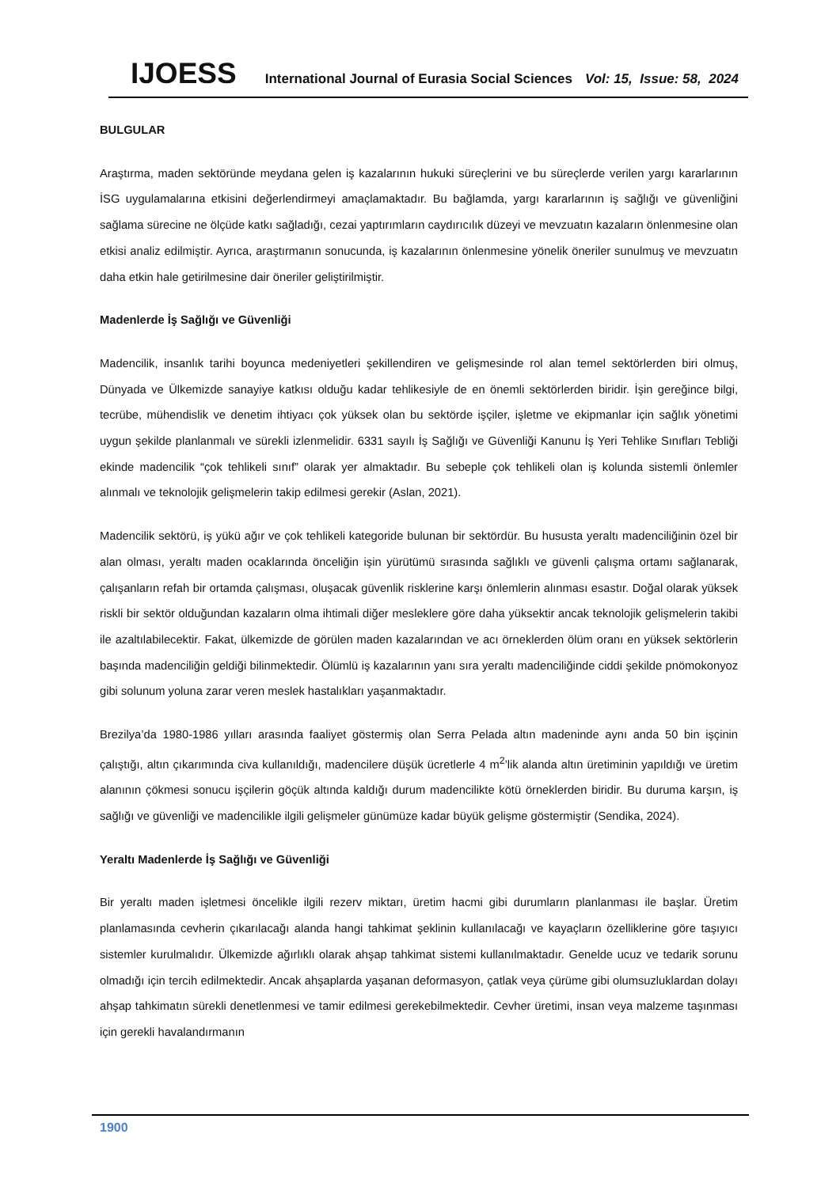IJOESS International Journal of Eurasia Social Sciences Vol: 15, Issue: 58, 2024
BULGULAR
Araştırma, maden sektöründe meydana gelen iş kazalarının hukuki süreçlerini ve bu süreçlerde verilen yargı kararlarının İSG uygulamalarına etkisini değerlendirmeyi amaçlamaktadır. Bu bağlamda, yargı kararlarının iş sağlığı ve güvenliğini sağlama sürecine ne ölçüde katkı sağladığı, cezai yaptırımların caydırıcılık düzeyi ve mevzuatın kazaların önlenmesine olan etkisi analiz edilmiştir. Ayrıca, araştırmanın sonucunda, iş kazalarının önlenmesine yönelik öneriler sunulmuş ve mevzuatın daha etkin hale getirilmesine dair öneriler geliştirilmiştir.
Madenlerde İş Sağlığı ve Güvenliği
Madencilik, insanlık tarihi boyunca medeniyetleri şekillendiren ve gelişmesinde rol alan temel sektörlerden biri olmuş, Dünyada ve Ülkemizde sanayiye katkısı olduğu kadar tehlikesiyle de en önemli sektörlerden biridir. İşin gereğince bilgi, tecrübe, mühendislik ve denetim ihtiyacı çok yüksek olan bu sektörde işçiler, işletme ve ekipmanlar için sağlık yönetimi uygun şekilde planlanmalı ve sürekli izlenmelidir. 6331 sayılı İş Sağlığı ve Güvenliği Kanunu İş Yeri Tehlike Sınıfları Tebliği ekinde madencilik “çok tehlikeli sınıf” olarak yer almaktadır. Bu sebeple çok tehlikeli olan iş kolunda sistemli önlemler alınmalı ve teknolojik gelişmelerin takip edilmesi gerekir (Aslan, 2021).
Madencilik sektörü, iş yükü ağır ve çok tehlikeli kategoride bulunan bir sektördür. Bu hususta yeraltı madenciliğinin özel bir alan olması, yeraltı maden ocaklarında önceliğin işin yürütümü sırasında sağlıklı ve güvenli çalışma ortamı sağlanarak, çalışanların refah bir ortamda çalışması, oluşacak güvenlik risklerine karşı önlemlerin alınması esastır. Doğal olarak yüksek riskli bir sektör olduğundan kazaların olma ihtimali diğer mesleklere göre daha yüksektir ancak teknolojik gelişmelerin takibi ile azaltılabilecektir. Fakat, ülkemizde de görülen maden kazalarından ve acı örneklerden ölüm oranı en yüksek sektörlerin başında madenciliğin geldiği bilinmektedir. Ölümlü iş kazalarının yanı sıra yeraltı madenciliğinde ciddi şekilde pnömokonyoz gibi solunum yoluna zarar veren meslek hastalıkları yaşanmaktadır.
Brezilya’da 1980-1986 yılları arasında faaliyet göstermiş olan Serra Pelada altın madeninde aynı anda 50 bin işçinin çalıştığı, altın çıkarımında civa kullanıldığı, madencilere düşük ücretlerle 4 m<sup>2</sup>’lik alanda altın üretiminin yapıldığı ve üretim alanının çökmesi sonucu işçilerin göçük altında kaldığı durum madencilikte kötü örneklerden biridir. Bu duruma karşın, iş sağlığı ve güvenliği ve madencilikle ilgili gelişmeler günümüze kadar büyük gelişme göstermiştir (Sendika, 2024).
Yeraltı Madenlerde İş Sağlığı ve Güvenliği
Bir yeraltı maden işletmesi öncelikle ilgili rezerv miktarı, üretim hacmi gibi durumların planlanması ile başlar. Üretim planlamasında cevherin çıkarılacağı alanda hangi tahkimat şeklinin kullanılacağı ve kayaçların özelliklerine göre taşıyıcı sistemler kurulmalıdır. Ülkemizde ağırlıklı olarak ahşap tahkimat sistemi kullanılmaktadır. Genelde ucuz ve tedarik sorunu olmadığı için tercih edilmektedir. Ancak ahşaplarda yaşanan deformasyon, çatlak veya çürüme gibi olumsuzluklardan dolayı ahşap tahkimatın sürekli denetlenmesi ve tamir edilmesi gerekebilmektedir. Cevher üretimi, insan veya malzeme taşınması için gerekli havalandırmanın
1900